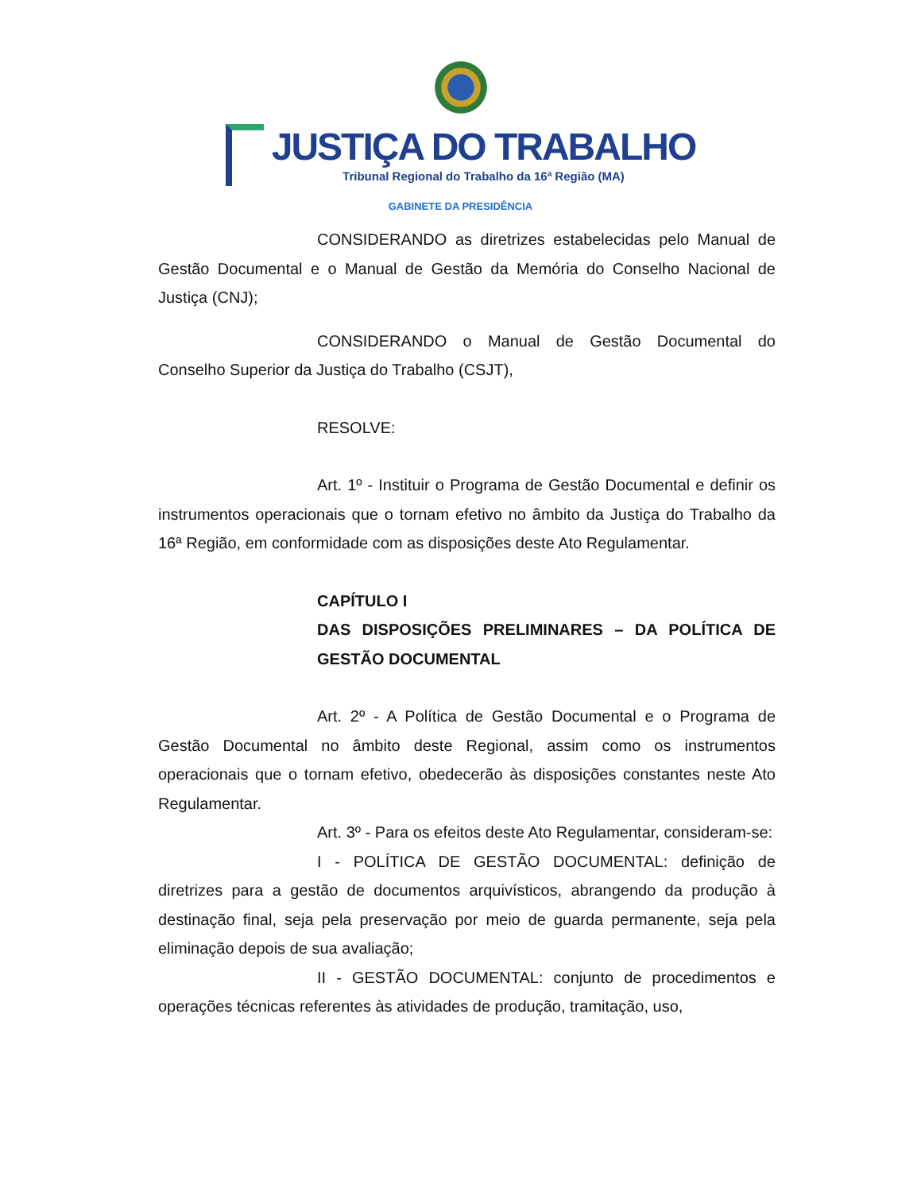JUSTIÇA DO TRABALHO
Tribunal Regional do Trabalho da 16ª Região (MA)
GABINETE DA PRESIDÊNCIA
CONSIDERANDO as diretrizes estabelecidas pelo Manual de Gestão Documental e o Manual de Gestão da Memória do Conselho Nacional de Justiça (CNJ);
CONSIDERANDO o Manual de Gestão Documental do Conselho Superior da Justiça do Trabalho (CSJT),
RESOLVE:
Art. 1º - Instituir o Programa de Gestão Documental e definir os instrumentos operacionais que o tornam efetivo no âmbito da Justiça do Trabalho da 16ª Região, em conformidade com as disposições deste Ato Regulamentar.
CAPÍTULO I
DAS DISPOSIÇÕES PRELIMINARES – DA POLÍTICA DE GESTÃO DOCUMENTAL
Art. 2º - A Política de Gestão Documental e o Programa de Gestão Documental no âmbito deste Regional, assim como os instrumentos operacionais que o tornam efetivo, obedecerão às disposições constantes neste Ato Regulamentar.
Art. 3º - Para os efeitos deste Ato Regulamentar, consideram-se:
I - POLÍTICA DE GESTÃO DOCUMENTAL: definição de diretrizes para a gestão de documentos arquivísticos, abrangendo da produção à destinação final, seja pela preservação por meio de guarda permanente, seja pela eliminação depois de sua avaliação;
II - GESTÃO DOCUMENTAL: conjunto de procedimentos e operações técnicas referentes às atividades de produção, tramitação, uso,